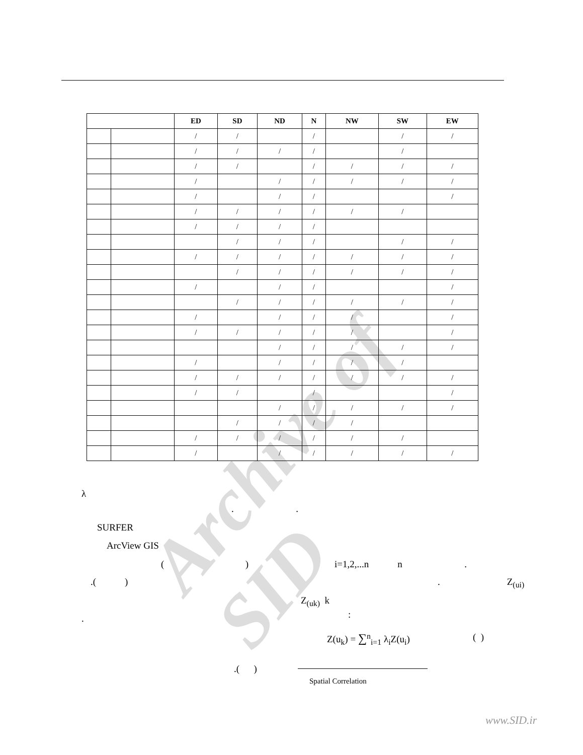Archive of SID
| | | ED | SD | ND | N | NW | SW | EW |
| --- | --- | --- | --- | --- | --- | --- | --- | --- |
| | | / | / | | / | | / | / |
| | | / | / | / | / | | / | |
| | | / | / | | / | / | / | / |
| | | / | | / | / | / | / | / |
| | | / | | / | / | | | / |
| | | / | / | / | / | / | / | |
| | | / | / | / | / | | | |
| | | | / | / | / | | / | / |
| | | / | / | / | / | / | / | / |
| | | | / | / | / | / | / | / |
| | | / | | / | / | | | / |
| | | | / | / | / | / | / | / |
| | | / | | / | / | / | | / |
| | | / | / | / | / | / | | / |
| | | | | / | / | / | / | / |
| | | / | | / | / | / | / | |
| | | / | / | / | / | / | / | / |
| | | / | / | | / | | | / |
| | | | | / | / | / | / | / |
| | | | / | / | / | / | | |
| | | / | / | / | / | / | / | |
| | | / | | / | / | / | / | / |
λ
. .
SURFER
ArcView GIS
( )
i=1,2,...n n .
.( )
. Z<sub>(ui)</sub>
Z<sub>(uk)</sub> k
. :
Z(u<sub>k</sub>) = ∑<sup>n</sup><sub>i=1</sub> λ<sub>i</sub>Z(u<sub>i</sub>) ( )
.( )
Spatial Correlation
www.SID.ir